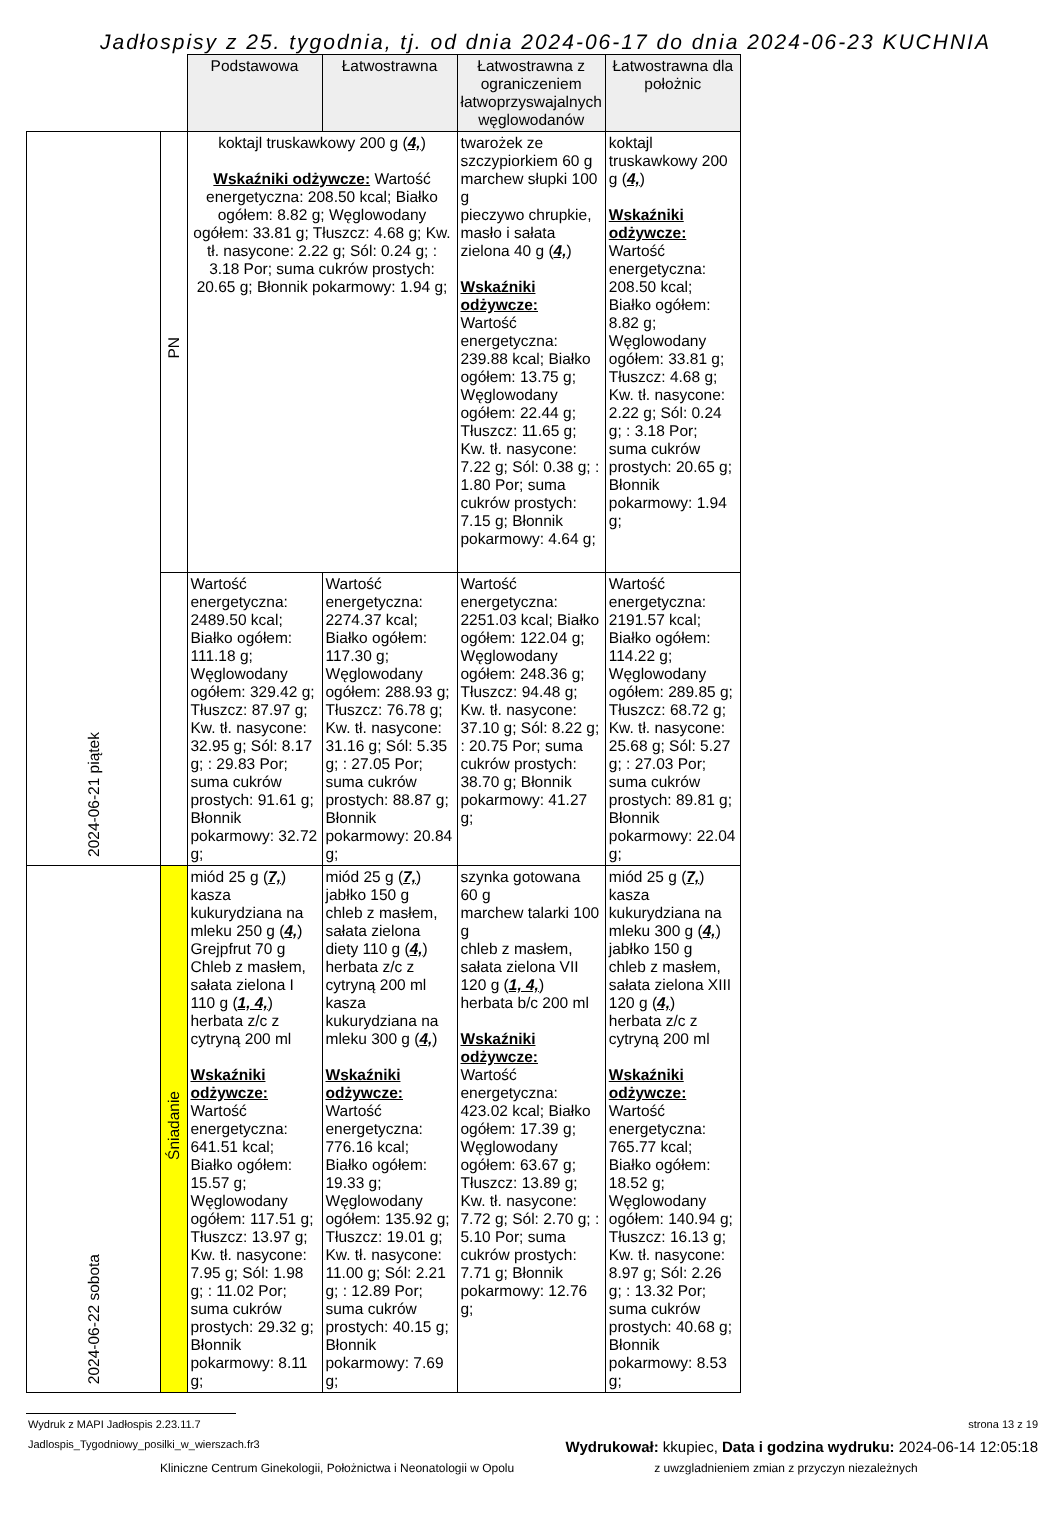Jadłospisy z 25. tygodnia, tj. od dnia 2024-06-17 do dnia 2024-06-23 KUCHNIA
| | | Podstawowa | Łatwostrawna | Łatwostrawna z ograniczeniem łatwoprzyswajalnych węglowodanów | Łatwostrawna dla położnic |
| --- | --- | --- | --- | --- | --- |
| 2024-06-21 piątek | PN | koktajl truskawkowy 200 g ( 4, ) Wskaźniki odżywcze: Wartość energetyczna: 208.50 kcal; Białko ogółem: 8.82 g; Węglowodany ogółem: 33.81 g; Tłuszcz: 4.68 g; Kw. tł. nasycone: 2.22 g; Sól: 0.24 g; : 3.18 Por; suma cukrów prostych: 20.65 g; Błonnik pokarmowy: 1.94 g; | | twarożek ze szczypiorkiem 60 g marchew słupki 100 g pieczywo chrupkie, masło i sałata zielona 40 g ( 4, ) Wskaźniki odżywcze: Wartość energetyczna: 239.88 kcal; Białko ogółem: 13.75 g; Węglowodany ogółem: 22.44 g; Tłuszcz: 11.65 g; Kw. tł. nasycone: 7.22 g; Sól: 0.38 g; : 1.80 Por; suma cukrów prostych: 7.15 g; Błonnik pokarmowy: 4.64 g; | koktajl truskawkowy 200 g ( 4, ) Wskaźniki odżywcze: Wartość energetyczna: 208.50 kcal; Białko ogółem: 8.82 g; Węglowodany ogółem: 33.81 g; Tłuszcz: 4.68 g; Kw. tł. nasycone: 2.22 g; Sól: 0.24 g; : 3.18 Por; suma cukrów prostych: 20.65 g; Błonnik pokarmowy: 1.94 g; |
| | | Wartość energetyczna: 2489.50 kcal; Białko ogółem: 111.18 g; Węglowodany ogółem: 329.42 g; Tłuszcz: 87.97 g; Kw. tł. nasycone: 32.95 g; Sól: 8.17 g; : 29.83 Por; suma cukrów prostych: 91.61 g; Błonnik pokarmowy: 32.72 g; | Wartość energetyczna: 2274.37 kcal; Białko ogółem: 117.30 g; Węglowodany ogółem: 288.93 g; Tłuszcz: 76.78 g; Kw. tł. nasycone: 31.16 g; Sól: 5.35 g; : 27.05 Por; suma cukrów prostych: 88.87 g; Błonnik pokarmowy: 20.84 g; | Wartość energetyczna: 2251.03 kcal; Białko ogółem: 122.04 g; Węglowodany ogółem: 248.36 g; Tłuszcz: 94.48 g; Kw. tł. nasycone: 37.10 g; Sól: 8.22 g; : 20.75 Por; suma cukrów prostych: 38.70 g; Błonnik pokarmowy: 41.27 g; | Wartość energetyczna: 2191.57 kcal; Białko ogółem: 114.22 g; Węglowodany ogółem: 289.85 g; Tłuszcz: 68.72 g; Kw. tł. nasycone: 25.68 g; Sól: 5.27 g; : 27.03 Por; suma cukrów prostych: 89.81 g; Błonnik pokarmowy: 22.04 g; |
| 2024-06-22 sobota | Śniadanie | miód 25 g ( 7, ) kasza kukurydziana na mleku 250 g ( 4, ) Grejpfrut 70 g Chleb z masłem, sałata zielona I 110 g ( 1, 4, ) herbata z/c z cytryną 200 ml Wskaźniki odżywcze: Wartość energetyczna: 641.51 kcal; Białko ogółem: 15.57 g; Węglowodany ogółem: 117.51 g; Tłuszcz: 13.97 g; Kw. tł. nasycone: 7.95 g; Sól: 1.98 g; : 11.02 Por; suma cukrów prostych: 29.32 g; Błonnik pokarmowy: 8.11 g; | miód 25 g ( 7, ) jabłko 150 g chleb z masłem, sałata zielona diety 110 g ( 4, ) herbata z/c z cytryną 200 ml kasza kukurydziana na mleku 300 g ( 4, ) Wskaźniki odżywcze: Wartość energetyczna: 776.16 kcal; Białko ogółem: 19.33 g; Węglowodany ogółem: 135.92 g; Tłuszcz: 19.01 g; Kw. tł. nasycone: 11.00 g; Sól: 2.21 g; : 12.89 Por; suma cukrów prostych: 40.15 g; Błonnik pokarmowy: 7.69 g; | szynka gotowana 60 g marchew talarki 100 g chleb z masłem, sałata zielona VII 120 g ( 1, 4, ) herbata b/c 200 ml Wskaźniki odżywcze: Wartość energetyczna: 423.02 kcal; Białko ogółem: 17.39 g; Węglowodany ogółem: 63.67 g; Tłuszcz: 13.89 g; Kw. tł. nasycone: 7.72 g; Sól: 2.70 g; : 5.10 Por; suma cukrów prostych: 7.71 g; Błonnik pokarmowy: 12.76 g; | miód 25 g ( 7, ) kasza kukurydziana na mleku 300 g ( 4, ) jabłko 150 g chleb z masłem, sałata zielona XIII 120 g ( 4, ) herbata z/c z cytryną 200 ml Wskaźniki odżywcze: Wartość energetyczna: 765.77 kcal; Białko ogółem: 18.52 g; Węglowodany ogółem: 140.94 g; Tłuszcz: 16.13 g; Kw. tł. nasycone: 8.97 g; Sól: 2.26 g; : 13.32 Por; suma cukrów prostych: 40.68 g; Błonnik pokarmowy: 8.53 g; |
Wydruk z MAPI Jadłospis 2.23.11.7 strona 13 z 19
Jadlospis_Tygodniowy_posilki_w_wierszach.fr3 Wydrukował: kkupiec, Data i godzina wydruku: 2024-06-14 12:05:18
Kliniczne Centrum Ginekologii, Położnictwa i Neonatologii w Opolu z uwzgladnieniem zmian z przyczyn niezależnych